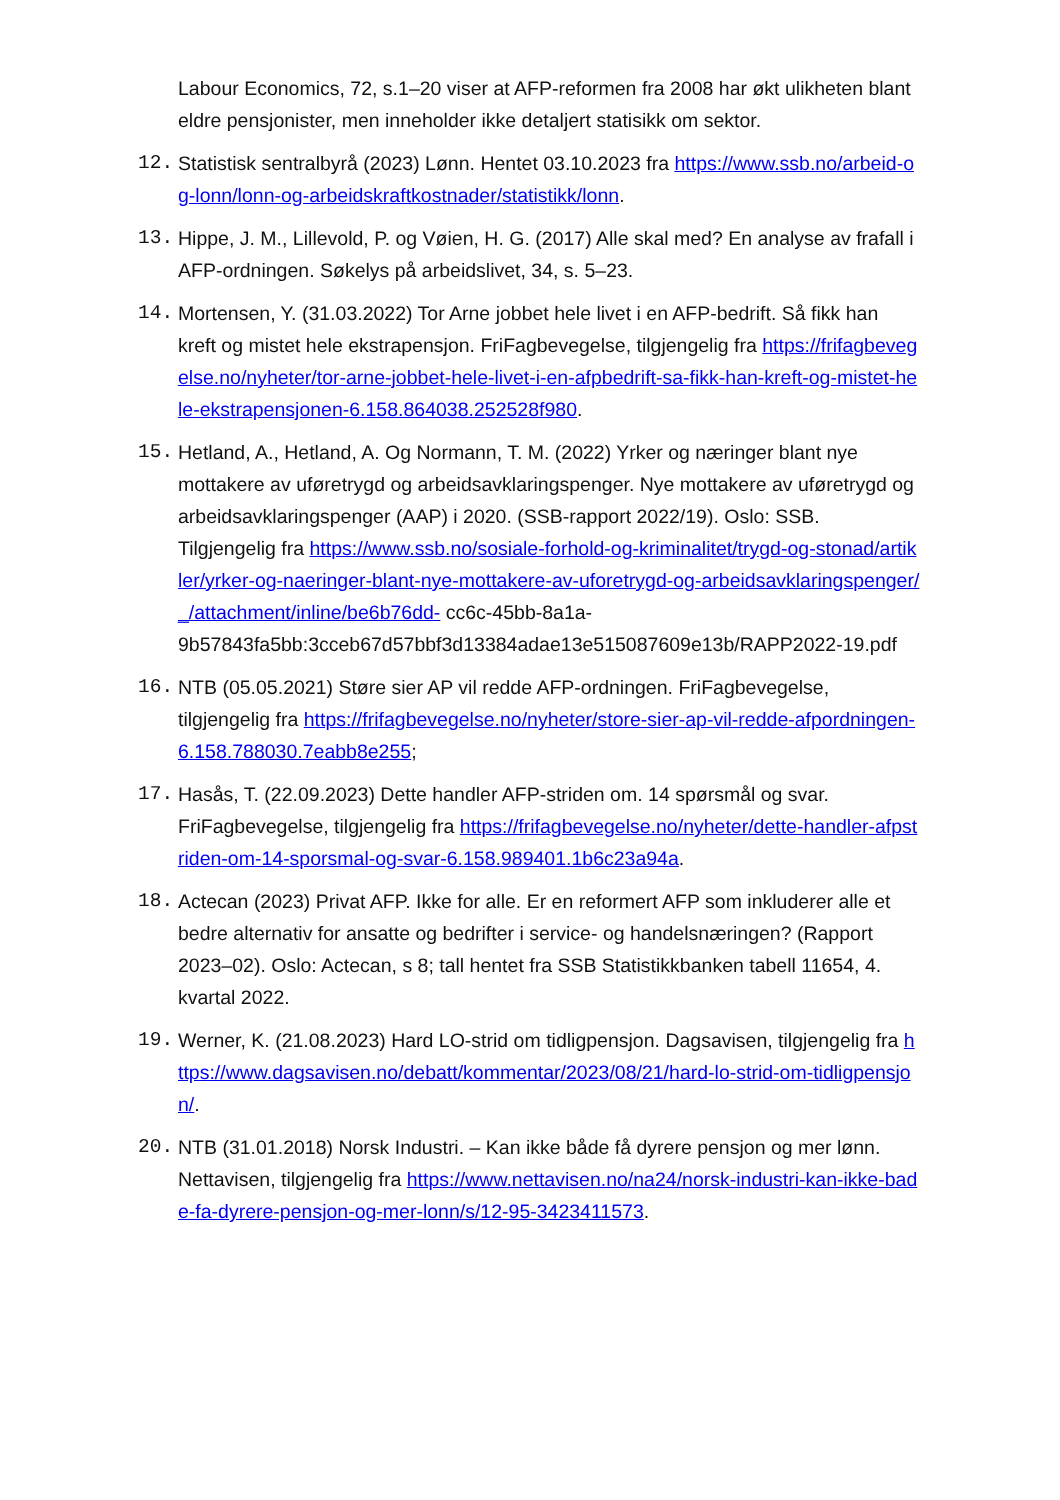Labour Economics, 72, s.1–20 viser at AFP-reformen fra 2008 har økt ulikheten blant eldre pensjonister, men inneholder ikke detaljert statisikk om sektor.
12. Statistisk sentralbyrå (2023) Lønn. Hentet 03.10.2023 fra https://www.ssb.no/arbeid-og-lonn/lonn-og-arbeidskraftkostnader/statistikk/lonn.
13. Hippe, J. M., Lillevold, P. og Vøien, H. G. (2017) Alle skal med? En analyse av frafall i AFP-ordningen. Søkelys på arbeidslivet, 34, s. 5–23.
14. Mortensen, Y. (31.03.2022) Tor Arne jobbet hele livet i en AFP-bedrift. Så fikk han kreft og mistet hele ekstrapensjon. FriFagbevegelse, tilgjengelig fra https://frifagbevegelse.no/nyheter/tor-arne-jobbet-hele-livet-i-en-afpbedrift-sa-fikk-han-kreft-og-mistet-hele-ekstrapensjonen-6.158.864038.252528f980.
15. Hetland, A., Hetland, A. Og Normann, T. M. (2022) Yrker og næringer blant nye mottakere av uføretrygd og arbeidsavklaringspenger. Nye mottakere av uføretrygd og arbeidsavklaringspenger (AAP) i 2020. (SSB-rapport 2022/19). Oslo: SSB. Tilgjengelig fra https://www.ssb.no/sosiale-forhold-og-kriminalitet/trygd-og-stonad/artikler/yrker-og-naeringer-blant-nye-mottakere-av-uforetrygd-og-arbeidsavklaringspenger/_/attachment/inline/be6b76dd- cc6c-45bb-8a1a-9b57843fa5bb:3cceb67d57bbf3d13384adae13e515087609e13b/RAPP2022-19.pdf
16. NTB (05.05.2021) Støre sier AP vil redde AFP-ordningen. FriFagbevegelse, tilgjengelig fra https://frifagbevegelse.no/nyheter/store-sier-ap-vil-redde-afpordningen-6.158.788030.7eabb8e255;
17. Hasås, T. (22.09.2023) Dette handler AFP-striden om. 14 spørsmål og svar. FriFagbevegelse, tilgjengelig fra https://frifagbevegelse.no/nyheter/dette-handler-afpstriden-om-14-sporsmal-og-svar-6.158.989401.1b6c23a94a.
18. Actecan (2023) Privat AFP. Ikke for alle. Er en reformert AFP som inkluderer alle et bedre alternativ for ansatte og bedrifter i service- og handelsnæringen? (Rapport 2023–02). Oslo: Actecan, s 8; tall hentet fra SSB Statistikkbanken tabell 11654, 4. kvartal 2022.
19. Werner, K. (21.08.2023) Hard LO-strid om tidligpensjon. Dagsavisen, tilgjengelig fra https://www.dagsavisen.no/debatt/kommentar/2023/08/21/hard-lo-strid-om-tidligpensjon/.
20. NTB (31.01.2018) Norsk Industri. – Kan ikke både få dyrere pensjon og mer lønn. Nettavisen, tilgjengelig fra https://www.nettavisen.no/na24/norsk-industri-kan-ikke-bade-fa-dyrere-pensjon-og-mer-lonn/s/12-95-3423411573.